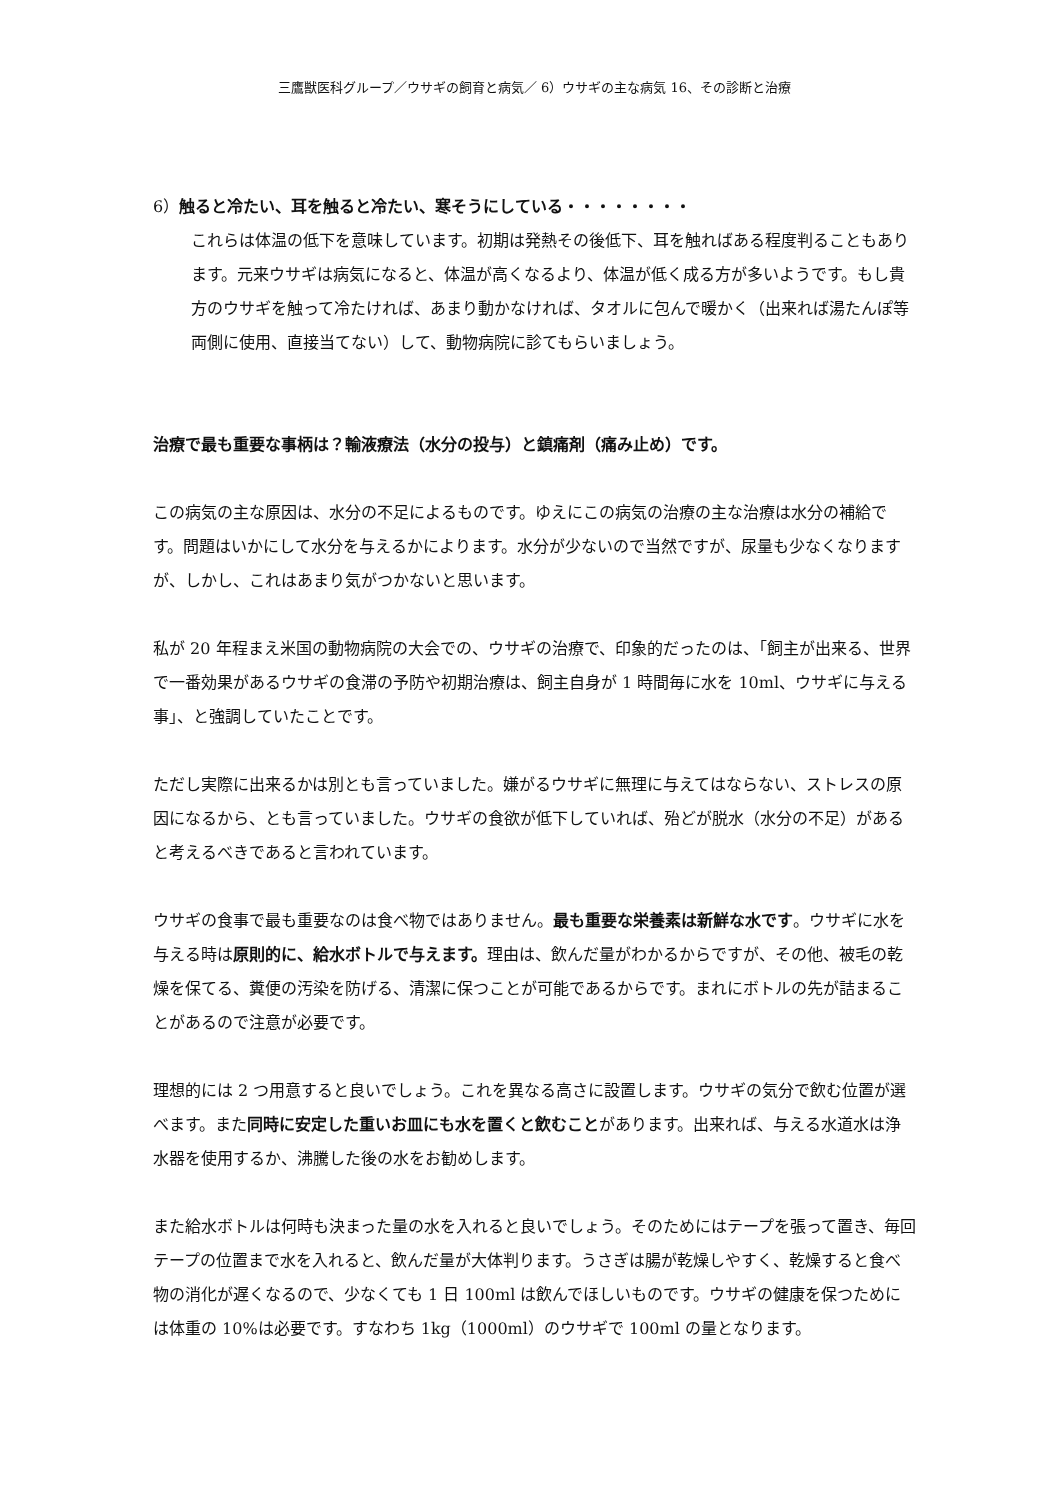三鷹獣医科グループ／ウサギの飼育と病気／ 6）ウサギの主な病気 16、その診断と治療
6）触ると冷たい、耳を触ると冷たい、寒そうにしている・・・・・・・・
これらは体温の低下を意味しています。初期は発熱その後低下、耳を触ればある程度判ることもあります。元来ウサギは病気になると、体温が高くなるより、体温が低く成る方が多いようです。もし貴方のウサギを触って冷たければ、あまり動かなければ、タオルに包んで暖かく（出来れば湯たんぽ等両側に使用、直接当てない）して、動物病院に診てもらいましょう。
治療で最も重要な事柄は？輸液療法（水分の投与）と鎮痛剤（痛み止め）です。
この病気の主な原因は、水分の不足によるものです。ゆえにこの病気の治療の主な治療は水分の補給です。問題はいかにして水分を与えるかによります。水分が少ないので当然ですが、尿量も少なくなりますが、しかし、これはあまり気がつかないと思います。
私が 20 年程まえ米国の動物病院の大会での、ウサギの治療で、印象的だったのは、｢飼主が出来る、世界で一番効果があるウサギの食滞の予防や初期治療は、飼主自身が 1 時間毎に水を 10ml、ウサギに与える事｣、と強調していたことです。
ただし実際に出来るかは別とも言っていました。嫌がるウサギに無理に与えてはならない、ストレスの原因になるから、とも言っていました。ウサギの食欲が低下していれば、殆どが脱水（水分の不足）があると考えるべきであると言われています。
ウサギの食事で最も重要なのは食べ物ではありません。最も重要な栄養素は新鮮な水です。ウサギに水を与える時は原則的に、給水ボトルで与えます。理由は、飲んだ量がわかるからですが、その他、被毛の乾燥を保てる、糞便の汚染を防げる、清潔に保つことが可能であるからです。まれにボトルの先が詰まることがあるので注意が必要です。
理想的には 2 つ用意すると良いでしょう。これを異なる高さに設置します。ウサギの気分で飲む位置が選べます。また同時に安定した重いお皿にも水を置くと飲むことがあります。出来れば、与える水道水は浄水器を使用するか、沸騰した後の水をお勧めします。
また給水ボトルは何時も決まった量の水を入れると良いでしょう。そのためにはテープを張って置き、毎回テープの位置まで水を入れると、飲んだ量が大体判ります。うさぎは腸が乾燥しやすく、乾燥すると食べ物の消化が遅くなるので、少なくても 1 日 100ml は飲んでほしいものです。ウサギの健康を保つためには体重の 10%は必要です。すなわち 1kg（1000ml）のウサギで 100ml の量となります。